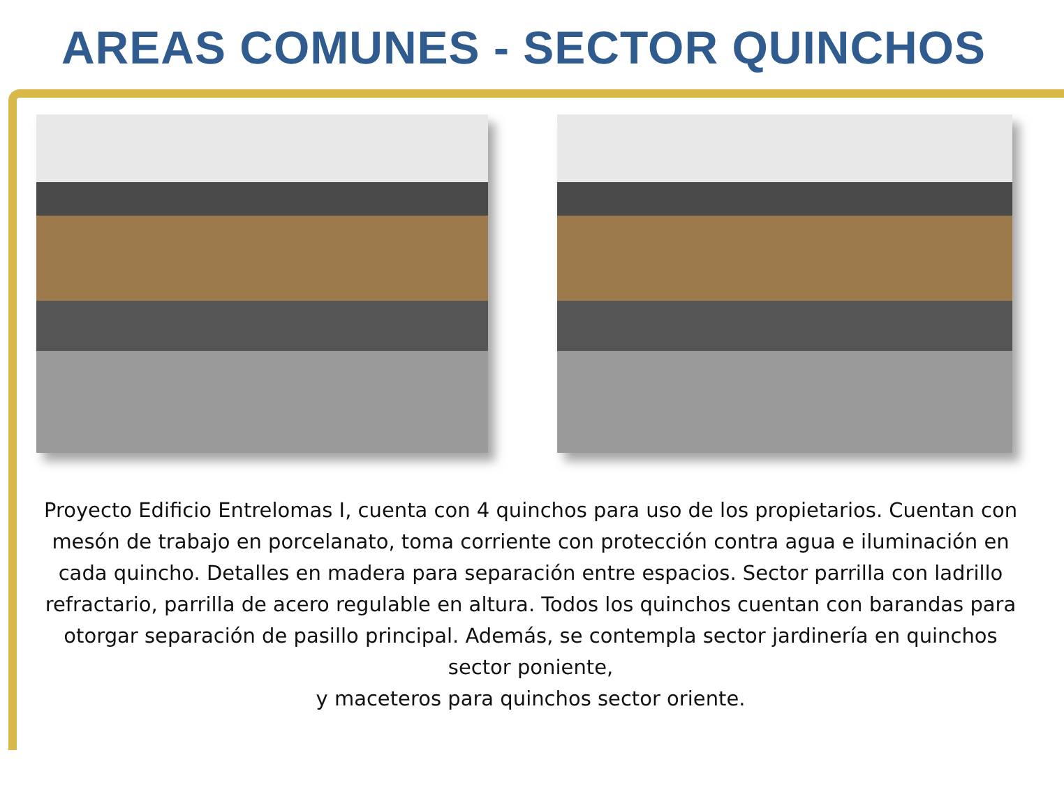AREAS COMUNES - SECTOR QUINCHOS
Proyecto Edificio Entrelomas I, cuenta con 4 quinchos para uso de los propietarios. Cuentan con mesón de trabajo en porcelanato, toma corriente con protección contra agua e iluminación en cada quincho. Detalles en madera para separación entre espacios. Sector parrilla con ladrillo refractario, parrilla de acero regulable en altura. Todos los quinchos cuentan con barandas para otorgar separación de pasillo principal. Además, se contempla sector jardinería en quinchos sector poniente,
y maceteros para quinchos sector oriente.